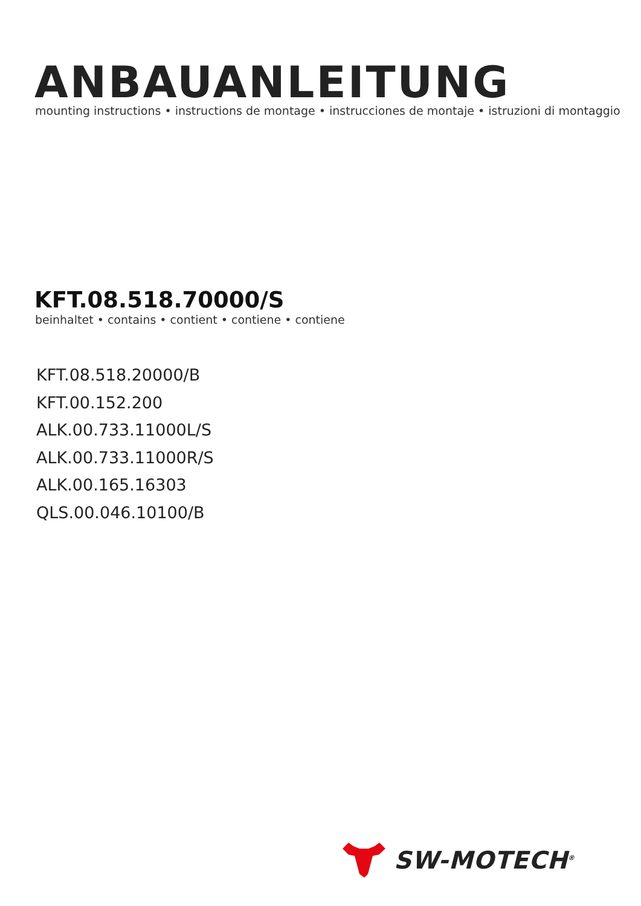ANBAUANLEITUNG
mounting instructions • instructions de montage • instrucciones de montaje • istruzioni di montaggio
KFT.08.518.70000/S
beinhaltet • contains • contient • contiene • contiene
KFT.08.518.20000/B
KFT.00.152.200
ALK.00.733.11000L/S
ALK.00.733.11000R/S
ALK.00.165.16303
QLS.00.046.10100/B
SW-MOTECH<sup>®</sup>